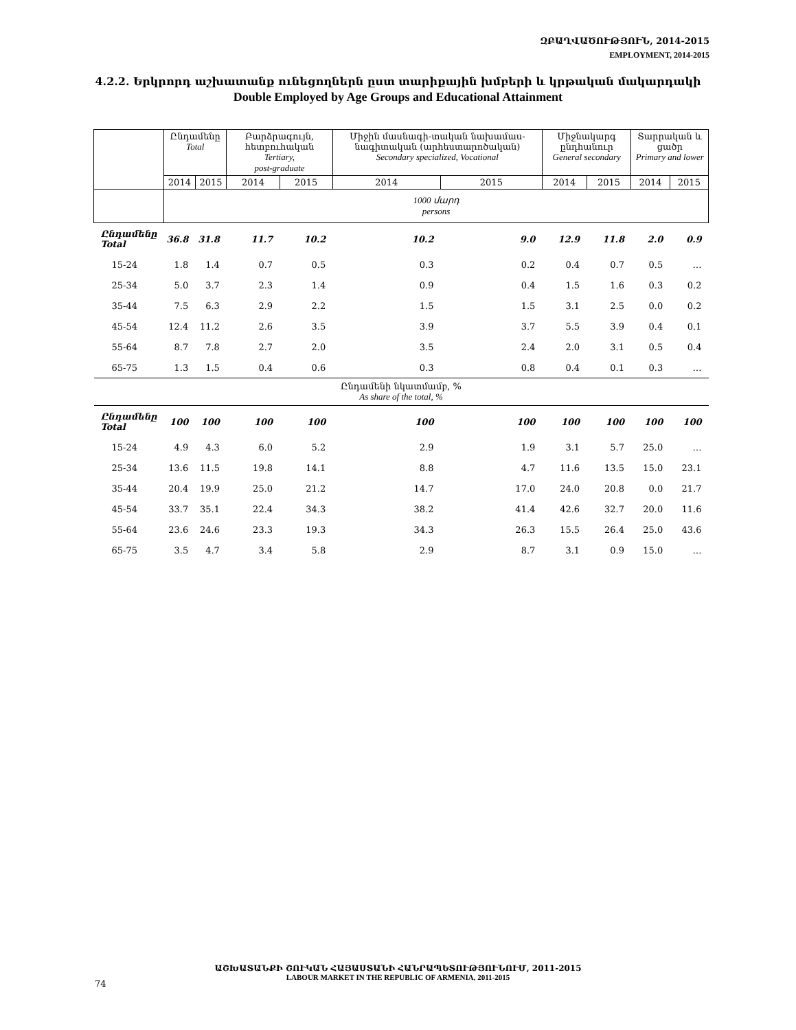ԶԲԱՂՎԱԾՈՒԹՅՈՒՆ, 2014-2015
EMPLOYMENT, 2014-2015
4.2.2. Երկրորդ աշխատանք ունեցողներն ըստ տարիքային խմբերի և կրթական մակարդակի
Double Employed by Age Groups and Educational Attainment
| | Ընդամենը Total | | Բարձրագույն, հետբուհական Tertiary, post-graduate | | Միջին մասնագի-տական նախամաս-նագիտական (արհեստարոծական) Secondary specialized, Vocational | | Միջնակարգ ընդհանուր General secondary | | Տարրական և ցածր Primary and lower | |
| --- | --- | --- | --- | --- | --- | --- | --- | --- | --- | --- |
| | 2014 | 2015 | 2014 | 2015 | 2014 | 2015 | 2014 | 2015 | 2014 | 2015 |
| | 1000 մարդ persons | | | | | | | | | |
| Ընդամենը Total | 36.8 | 31.8 | 11.7 | 10.2 | 10.2 | 9.0 | 12.9 | 11.8 | 2.0 | 0.9 |
| 15-24 | 1.8 | 1.4 | 0.7 | 0.5 | 0.3 | 0.2 | 0.4 | 0.7 | 0.5 | … |
| 25-34 | 5.0 | 3.7 | 2.3 | 1.4 | 0.9 | 0.4 | 1.5 | 1.6 | 0.3 | 0.2 |
| 35-44 | 7.5 | 6.3 | 2.9 | 2.2 | 1.5 | 1.5 | 3.1 | 2.5 | 0.0 | 0.2 |
| 45-54 | 12.4 | 11.2 | 2.6 | 3.5 | 3.9 | 3.7 | 5.5 | 3.9 | 0.4 | 0.1 |
| 55-64 | 8.7 | 7.8 | 2.7 | 2.0 | 3.5 | 2.4 | 2.0 | 3.1 | 0.5 | 0.4 |
| 65-75 | 1.3 | 1.5 | 0.4 | 0.6 | 0.3 | 0.8 | 0.4 | 0.1 | 0.3 | … |
| Ընդամենի նկատմամբ, % As share of the total, % | | | | | | | | | | |
| Ընդամենը Total | 100 | 100 | 100 | 100 | 100 | 100 | 100 | 100 | 100 | 100 |
| 15-24 | 4.9 | 4.3 | 6.0 | 5.2 | 2.9 | 1.9 | 3.1 | 5.7 | 25.0 | … |
| 25-34 | 13.6 | 11.5 | 19.8 | 14.1 | 8.8 | 4.7 | 11.6 | 13.5 | 15.0 | 23.1 |
| 35-44 | 20.4 | 19.9 | 25.0 | 21.2 | 14.7 | 17.0 | 24.0 | 20.8 | 0.0 | 21.7 |
| 45-54 | 33.7 | 35.1 | 22.4 | 34.3 | 38.2 | 41.4 | 42.6 | 32.7 | 20.0 | 11.6 |
| 55-64 | 23.6 | 24.6 | 23.3 | 19.3 | 34.3 | 26.3 | 15.5 | 26.4 | 25.0 | 43.6 |
| 65-75 | 3.5 | 4.7 | 3.4 | 5.8 | 2.9 | 8.7 | 3.1 | 0.9 | 15.0 | … |
ԱՇԽԱՏԱՆՔԻ ՇՈՒԿԱՆ ՀԱՅԱՍՏԱՆԻ ՀԱՆՐԱՊԵՏՈՒԹՅՈՒՆՈՒՄ, 2011-2015
LABOUR MARKET IN THE REPUBLIC OF ARMENIA, 2011-2015
74